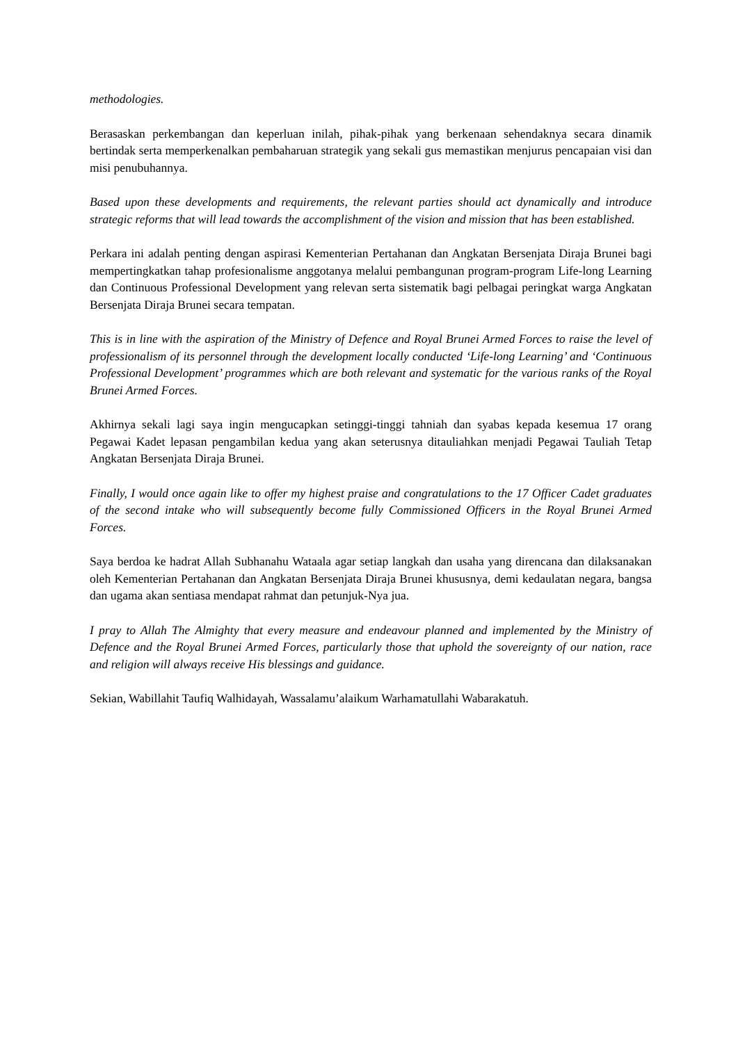methodologies.
Berasaskan perkembangan dan keperluan inilah, pihak-pihak yang berkenaan sehendaknya secara dinamik bertindak serta memperkenalkan pembaharuan strategik yang sekali gus memastikan menjurus pencapaian visi dan misi penubuhannya.
Based upon these developments and requirements, the relevant parties should act dynamically and introduce strategic reforms that will lead towards the accomplishment of the vision and mission that has been established.
Perkara ini adalah penting dengan aspirasi Kementerian Pertahanan dan Angkatan Bersenjata Diraja Brunei bagi mempertingkatkan tahap profesionalisme anggotanya melalui pembangunan program-program Life-long Learning dan Continuous Professional Development yang relevan serta sistematik bagi pelbagai peringkat warga Angkatan Bersenjata Diraja Brunei secara tempatan.
This is in line with the aspiration of the Ministry of Defence and Royal Brunei Armed Forces to raise the level of professionalism of its personnel through the development locally conducted ‘Life-long Learning’ and ‘Continuous Professional Development’ programmes which are both relevant and systematic for the various ranks of the Royal Brunei Armed Forces.
Akhirnya sekali lagi saya ingin mengucapkan setinggi-tinggi tahniah dan syabas kepada kesemua 17 orang Pegawai Kadet lepasan pengambilan kedua yang akan seterusnya ditauliahkan menjadi Pegawai Tauliah Tetap Angkatan Bersenjata Diraja Brunei.
Finally, I would once again like to offer my highest praise and congratulations to the 17 Officer Cadet graduates of the second intake who will subsequently become fully Commissioned Officers in the Royal Brunei Armed Forces.
Saya berdoa ke hadrat Allah Subhanahu Wataala agar setiap langkah dan usaha yang direncana dan dilaksanakan oleh Kementerian Pertahanan dan Angkatan Bersenjata Diraja Brunei khususnya, demi kedaulatan negara, bangsa dan ugama akan sentiasa mendapat rahmat dan petunjuk-Nya jua.
I pray to Allah The Almighty that every measure and endeavour planned and implemented by the Ministry of Defence and the Royal Brunei Armed Forces, particularly those that uphold the sovereignty of our nation, race and religion will always receive His blessings and guidance.
Sekian, Wabillahit Taufiq Walhidayah, Wassalamu’alaikum Warhamatullahi Wabarakatuh.